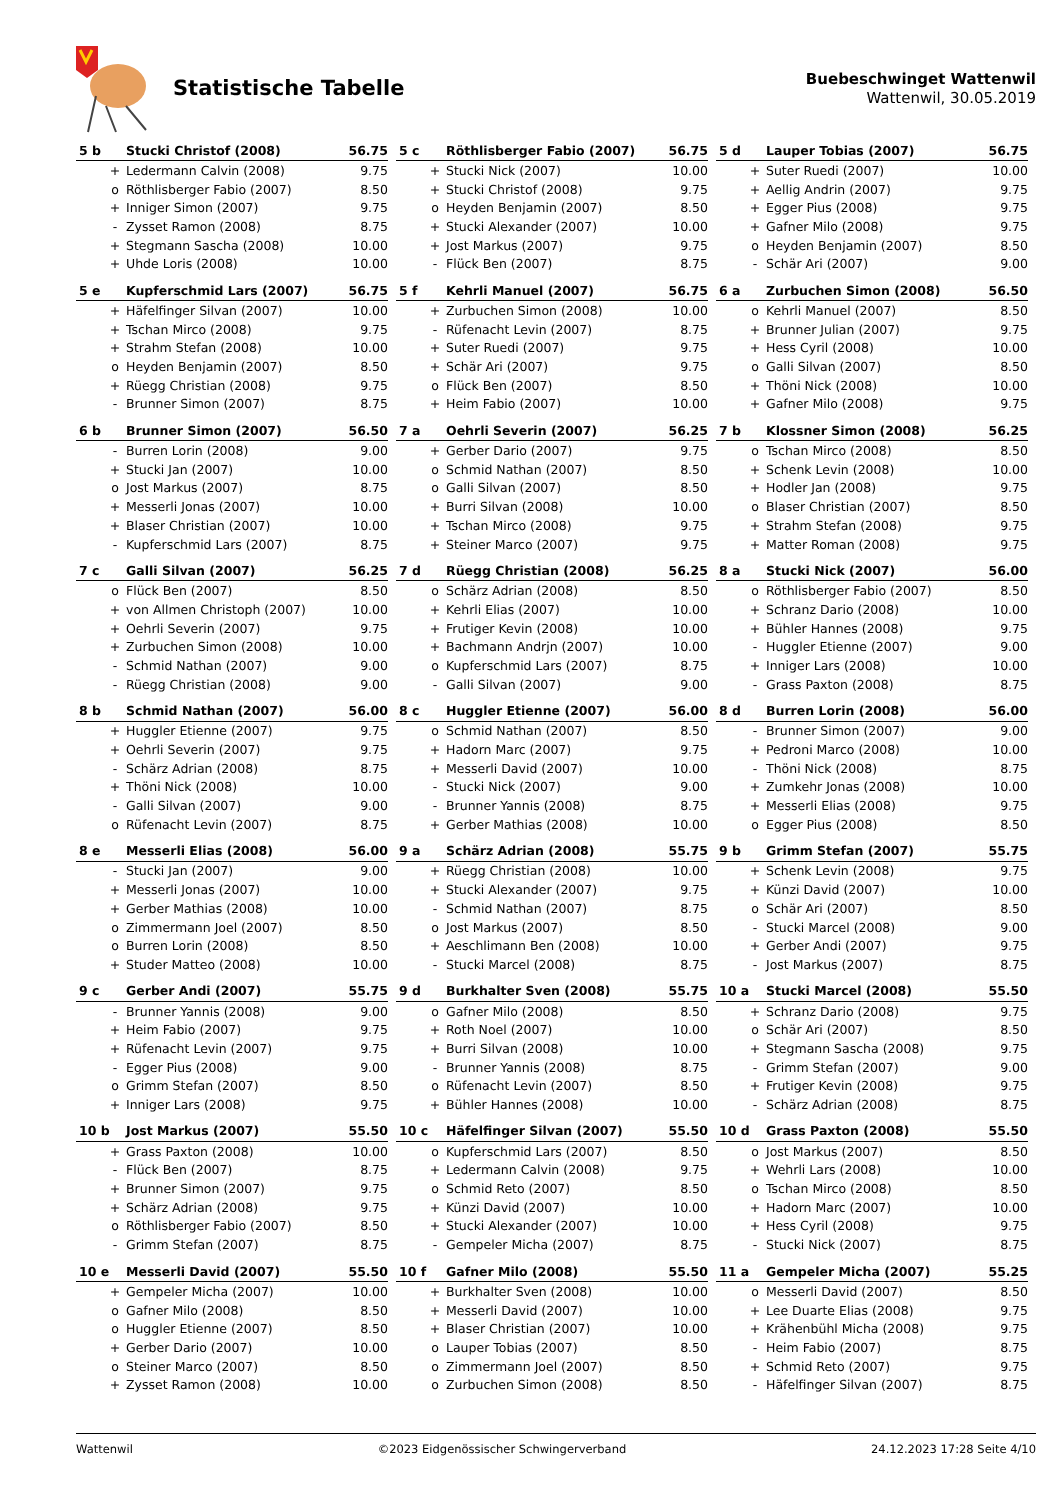Statistische Tabelle
Buebeschwinget Wattenwil
Wattenwil, 30.05.2019
| 5 b | | Stucki Christof (2008) | 56.75 |
| | + | Ledermann Calvin (2008) | 9.75 |
| | o | Röthlisberger Fabio (2007) | 8.50 |
| | + | Inniger Simon (2007) | 9.75 |
| | - | Zysset Ramon (2008) | 8.75 |
| | + | Stegmann Sascha (2008) | 10.00 |
| | + | Uhde Loris (2008) | 10.00 |
| 5 c | | Röthlisberger Fabio (2007) | 56.75 |
| | + | Stucki Nick (2007) | 10.00 |
| | + | Stucki Christof (2008) | 9.75 |
| | o | Heyden Benjamin (2007) | 8.50 |
| | + | Stucki Alexander (2007) | 10.00 |
| | + | Jost Markus (2007) | 9.75 |
| | - | Flück Ben (2007) | 8.75 |
| 5 d | | Lauper Tobias (2007) | 56.75 |
| | + | Suter Ruedi (2007) | 10.00 |
| | + | Aellig Andrin (2007) | 9.75 |
| | + | Egger Pius (2008) | 9.75 |
| | + | Gafner Milo (2008) | 9.75 |
| | o | Heyden Benjamin (2007) | 8.50 |
| | - | Schär Ari (2007) | 9.00 |
| 5 e | | Kupferschmid Lars (2007) | 56.75 |
| | + | Häfelfinger Silvan (2007) | 10.00 |
| | + | Tschan Mirco (2008) | 9.75 |
| | + | Strahm Stefan (2008) | 10.00 |
| | o | Heyden Benjamin (2007) | 8.50 |
| | + | Rüegg Christian (2008) | 9.75 |
| | - | Brunner Simon (2007) | 8.75 |
| 5 f | | Kehrli Manuel (2007) | 56.75 |
| | + | Zurbuchen Simon (2008) | 10.00 |
| | - | Rüfenacht Levin (2007) | 8.75 |
| | + | Suter Ruedi (2007) | 9.75 |
| | + | Schär Ari (2007) | 9.75 |
| | o | Flück Ben (2007) | 8.50 |
| | + | Heim Fabio (2007) | 10.00 |
| 6 a | | Zurbuchen Simon (2008) | 56.50 |
| | o | Kehrli Manuel (2007) | 8.50 |
| | + | Brunner Julian (2007) | 9.75 |
| | + | Hess Cyril (2008) | 10.00 |
| | o | Galli Silvan (2007) | 8.50 |
| | + | Thöni Nick (2008) | 10.00 |
| | + | Gafner Milo (2008) | 9.75 |
| 6 b | | Brunner Simon (2007) | 56.50 |
| | - | Burren Lorin (2008) | 9.00 |
| | + | Stucki Jan (2007) | 10.00 |
| | o | Jost Markus (2007) | 8.75 |
| | + | Messerli Jonas (2007) | 10.00 |
| | + | Blaser Christian (2007) | 10.00 |
| | - | Kupferschmid Lars (2007) | 8.75 |
| 7 a | | Oehrli Severin (2007) | 56.25 |
| | + | Gerber Dario (2007) | 9.75 |
| | o | Schmid Nathan (2007) | 8.50 |
| | o | Galli Silvan (2007) | 8.50 |
| | + | Burri Silvan (2008) | 10.00 |
| | + | Tschan Mirco (2008) | 9.75 |
| | + | Steiner Marco (2007) | 9.75 |
| 7 b | | Klossner Simon (2008) | 56.25 |
| | o | Tschan Mirco (2008) | 8.50 |
| | + | Schenk Levin (2008) | 10.00 |
| | + | Hodler Jan (2008) | 9.75 |
| | o | Blaser Christian (2007) | 8.50 |
| | + | Strahm Stefan (2008) | 9.75 |
| | + | Matter Roman (2008) | 9.75 |
| 7 c | | Galli Silvan (2007) | 56.25 |
| | o | Flück Ben (2007) | 8.50 |
| | + | von Allmen Christoph (2007) | 10.00 |
| | + | Oehrli Severin (2007) | 9.75 |
| | + | Zurbuchen Simon (2008) | 10.00 |
| | - | Schmid Nathan (2007) | 9.00 |
| | - | Rüegg Christian (2008) | 9.00 |
| 7 d | | Rüegg Christian (2008) | 56.25 |
| | o | Schärz Adrian (2008) | 8.50 |
| | + | Kehrli Elias (2007) | 10.00 |
| | + | Frutiger Kevin (2008) | 10.00 |
| | + | Bachmann Andrjn (2007) | 10.00 |
| | o | Kupferschmid Lars (2007) | 8.75 |
| | - | Galli Silvan (2007) | 9.00 |
| 8 a | | Stucki Nick (2007) | 56.00 |
| | o | Röthlisberger Fabio (2007) | 8.50 |
| | + | Schranz Dario (2008) | 10.00 |
| | + | Bühler Hannes (2008) | 9.75 |
| | - | Huggler Etienne (2007) | 9.00 |
| | + | Inniger Lars (2008) | 10.00 |
| | - | Grass Paxton (2008) | 8.75 |
| 8 b | | Schmid Nathan (2007) | 56.00 |
| | + | Huggler Etienne (2007) | 9.75 |
| | + | Oehrli Severin (2007) | 9.75 |
| | - | Schärz Adrian (2008) | 8.75 |
| | + | Thöni Nick (2008) | 10.00 |
| | - | Galli Silvan (2007) | 9.00 |
| | o | Rüfenacht Levin (2007) | 8.75 |
| 8 c | | Huggler Etienne (2007) | 56.00 |
| | o | Schmid Nathan (2007) | 8.50 |
| | + | Hadorn Marc (2007) | 9.75 |
| | + | Messerli David (2007) | 10.00 |
| | - | Stucki Nick (2007) | 9.00 |
| | - | Brunner Yannis (2008) | 8.75 |
| | + | Gerber Mathias (2008) | 10.00 |
| 8 d | | Burren Lorin (2008) | 56.00 |
| | - | Brunner Simon (2007) | 9.00 |
| | + | Pedroni Marco (2008) | 10.00 |
| | - | Thöni Nick (2008) | 8.75 |
| | + | Zumkehr Jonas (2008) | 10.00 |
| | + | Messerli Elias (2008) | 9.75 |
| | o | Egger Pius (2008) | 8.50 |
| 8 e | | Messerli Elias (2008) | 56.00 |
| | - | Stucki Jan (2007) | 9.00 |
| | + | Messerli Jonas (2007) | 10.00 |
| | + | Gerber Mathias (2008) | 10.00 |
| | o | Zimmermann Joel (2007) | 8.50 |
| | o | Burren Lorin (2008) | 8.50 |
| | + | Studer Matteo (2008) | 10.00 |
| 9 a | | Schärz Adrian (2008) | 55.75 |
| | + | Rüegg Christian (2008) | 10.00 |
| | + | Stucki Alexander (2007) | 9.75 |
| | - | Schmid Nathan (2007) | 8.75 |
| | o | Jost Markus (2007) | 8.50 |
| | + | Aeschlimann Ben (2008) | 10.00 |
| | - | Stucki Marcel (2008) | 8.75 |
| 9 b | | Grimm Stefan (2007) | 55.75 |
| | + | Schenk Levin (2008) | 9.75 |
| | + | Künzi David (2007) | 10.00 |
| | o | Schär Ari (2007) | 8.50 |
| | - | Stucki Marcel (2008) | 9.00 |
| | + | Gerber Andi (2007) | 9.75 |
| | - | Jost Markus (2007) | 8.75 |
| 9 c | | Gerber Andi (2007) | 55.75 |
| | - | Brunner Yannis (2008) | 9.00 |
| | + | Heim Fabio (2007) | 9.75 |
| | + | Rüfenacht Levin (2007) | 9.75 |
| | - | Egger Pius (2008) | 9.00 |
| | o | Grimm Stefan (2007) | 8.50 |
| | + | Inniger Lars (2008) | 9.75 |
| 9 d | | Burkhalter Sven (2008) | 55.75 |
| | o | Gafner Milo (2008) | 8.50 |
| | + | Roth Noel (2007) | 10.00 |
| | + | Burri Silvan (2008) | 10.00 |
| | - | Brunner Yannis (2008) | 8.75 |
| | o | Rüfenacht Levin (2007) | 8.50 |
| | + | Bühler Hannes (2008) | 10.00 |
| 10 a | | Stucki Marcel (2008) | 55.50 |
| | + | Schranz Dario (2008) | 9.75 |
| | o | Schär Ari (2007) | 8.50 |
| | + | Stegmann Sascha (2008) | 9.75 |
| | - | Grimm Stefan (2007) | 9.00 |
| | + | Frutiger Kevin (2008) | 9.75 |
| | - | Schärz Adrian (2008) | 8.75 |
| 10 b | | Jost Markus (2007) | 55.50 |
| | + | Grass Paxton (2008) | 10.00 |
| | - | Flück Ben (2007) | 8.75 |
| | + | Brunner Simon (2007) | 9.75 |
| | + | Schärz Adrian (2008) | 9.75 |
| | o | Röthlisberger Fabio (2007) | 8.50 |
| | - | Grimm Stefan (2007) | 8.75 |
| 10 c | | Häfelfinger Silvan (2007) | 55.50 |
| | o | Kupferschmid Lars (2007) | 8.50 |
| | + | Ledermann Calvin (2008) | 9.75 |
| | o | Schmid Reto (2007) | 8.50 |
| | + | Künzi David (2007) | 10.00 |
| | + | Stucki Alexander (2007) | 10.00 |
| | - | Gempeler Micha (2007) | 8.75 |
| 10 d | | Grass Paxton (2008) | 55.50 |
| | o | Jost Markus (2007) | 8.50 |
| | + | Wehrli Lars (2008) | 10.00 |
| | o | Tschan Mirco (2008) | 8.50 |
| | + | Hadorn Marc (2007) | 10.00 |
| | + | Hess Cyril (2008) | 9.75 |
| | - | Stucki Nick (2007) | 8.75 |
| 10 e | | Messerli David (2007) | 55.50 |
| | + | Gempeler Micha (2007) | 10.00 |
| | o | Gafner Milo (2008) | 8.50 |
| | o | Huggler Etienne (2007) | 8.50 |
| | + | Gerber Dario (2007) | 10.00 |
| | o | Steiner Marco (2007) | 8.50 |
| | + | Zysset Ramon (2008) | 10.00 |
| 10 f | | Gafner Milo (2008) | 55.50 |
| | + | Burkhalter Sven (2008) | 10.00 |
| | + | Messerli David (2007) | 10.00 |
| | + | Blaser Christian (2007) | 10.00 |
| | o | Lauper Tobias (2007) | 8.50 |
| | o | Zimmermann Joel (2007) | 8.50 |
| | o | Zurbuchen Simon (2008) | 8.50 |
| 11 a | | Gempeler Micha (2007) | 55.25 |
| | o | Messerli David (2007) | 8.50 |
| | + | Lee Duarte Elias (2008) | 9.75 |
| | + | Krähenbühl Micha (2008) | 9.75 |
| | - | Heim Fabio (2007) | 8.75 |
| | + | Schmid Reto (2007) | 9.75 |
| | - | Häfelfinger Silvan (2007) | 8.75 |
Wattenwil ©2023 Eidgenössischer Schwingerverband 24.12.2023 17:28 Seite 4/10